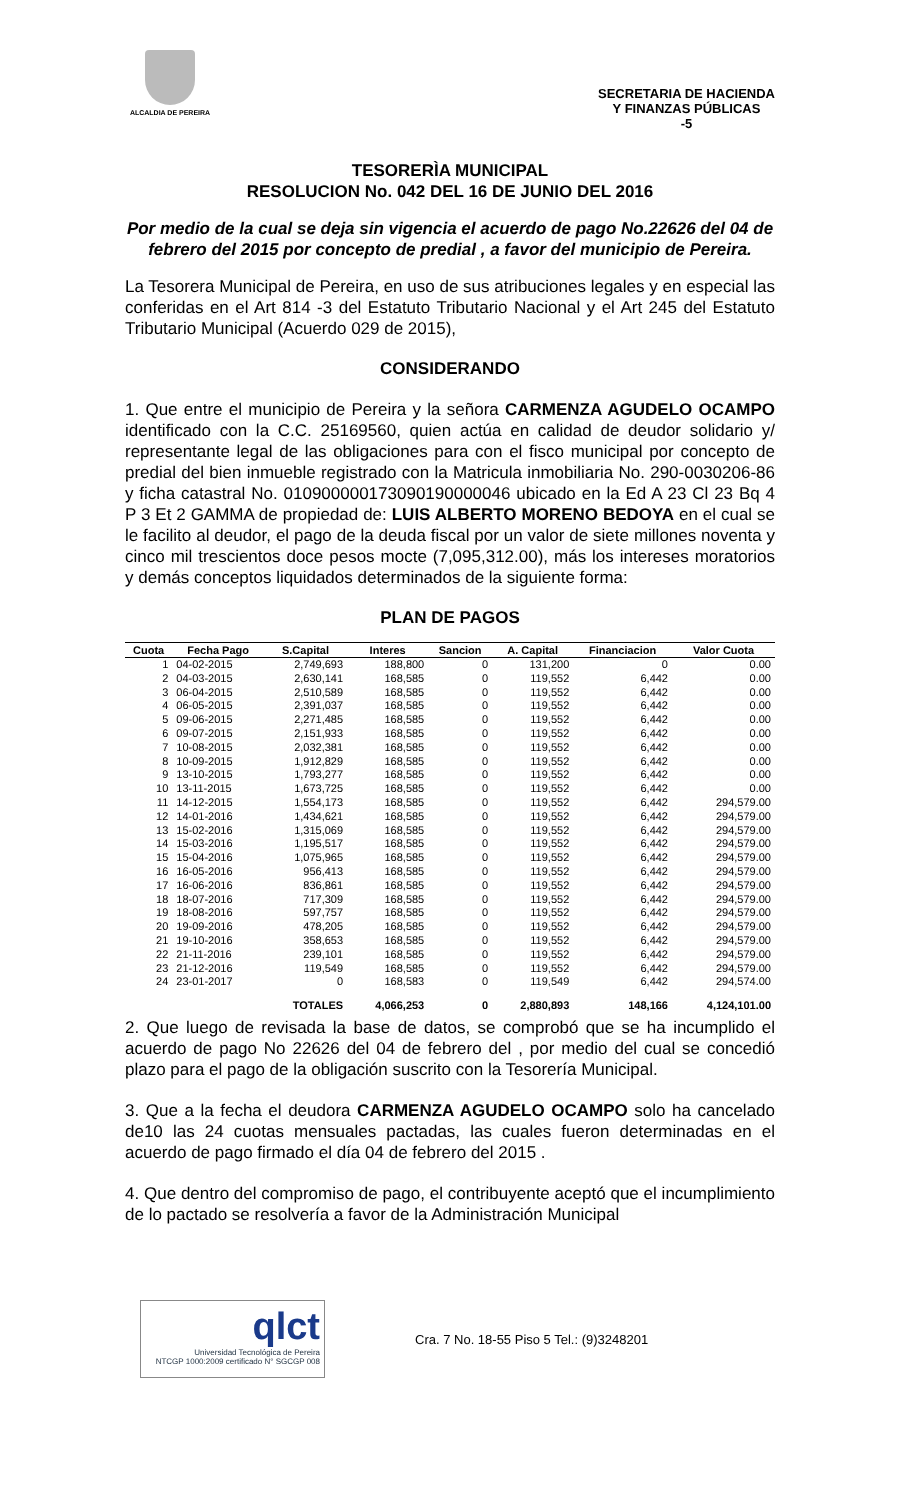ALCALDIA DE PEREIRA
SECRETARIA DE HACIENDA
Y FINANZAS PÚBLICAS
-5
TESORERÌA MUNICIPAL
RESOLUCION No. 042 DEL 16 DE JUNIO DEL 2016
Por medio de la cual se deja sin vigencia el acuerdo de pago No.22626 del 04 de febrero del 2015 por concepto de predial , a favor del municipio de Pereira.
La Tesorera Municipal de Pereira, en uso de sus atribuciones legales y en especial las conferidas en el Art 814 -3 del Estatuto Tributario Nacional y el Art 245 del Estatuto Tributario Municipal (Acuerdo 029 de 2015),
CONSIDERANDO
1. Que entre el municipio de Pereira y la señora CARMENZA AGUDELO OCAMPO identificado con la C.C. 25169560, quien actúa en calidad de deudor solidario y/ representante legal de las obligaciones para con el fisco municipal por concepto de predial del bien inmueble registrado con la Matricula inmobiliaria No. 290-0030206-86 y ficha catastral No. 010900000173090190000046 ubicado en la Ed A 23 Cl 23 Bq 4 P 3 Et 2 GAMMA de propiedad de: LUIS ALBERTO MORENO BEDOYA en el cual se le facilito al deudor, el pago de la deuda fiscal por un valor de siete millones noventa y cinco mil trescientos doce pesos mocte (7,095,312.00), más los intereses moratorios y demás conceptos liquidados determinados de la siguiente forma:
PLAN DE PAGOS
| Cuota | Fecha Pago | S.Capital | Interes | Sancion | A. Capital | Financiacion | Valor Cuota |
| --- | --- | --- | --- | --- | --- | --- | --- |
| 1 | 04-02-2015 | 2,749,693 | 188,800 | 0 | 131,200 | 0 | 0.00 |
| 2 | 04-03-2015 | 2,630,141 | 168,585 | 0 | 119,552 | 6,442 | 0.00 |
| 3 | 06-04-2015 | 2,510,589 | 168,585 | 0 | 119,552 | 6,442 | 0.00 |
| 4 | 06-05-2015 | 2,391,037 | 168,585 | 0 | 119,552 | 6,442 | 0.00 |
| 5 | 09-06-2015 | 2,271,485 | 168,585 | 0 | 119,552 | 6,442 | 0.00 |
| 6 | 09-07-2015 | 2,151,933 | 168,585 | 0 | 119,552 | 6,442 | 0.00 |
| 7 | 10-08-2015 | 2,032,381 | 168,585 | 0 | 119,552 | 6,442 | 0.00 |
| 8 | 10-09-2015 | 1,912,829 | 168,585 | 0 | 119,552 | 6,442 | 0.00 |
| 9 | 13-10-2015 | 1,793,277 | 168,585 | 0 | 119,552 | 6,442 | 0.00 |
| 10 | 13-11-2015 | 1,673,725 | 168,585 | 0 | 119,552 | 6,442 | 0.00 |
| 11 | 14-12-2015 | 1,554,173 | 168,585 | 0 | 119,552 | 6,442 | 294,579.00 |
| 12 | 14-01-2016 | 1,434,621 | 168,585 | 0 | 119,552 | 6,442 | 294,579.00 |
| 13 | 15-02-2016 | 1,315,069 | 168,585 | 0 | 119,552 | 6,442 | 294,579.00 |
| 14 | 15-03-2016 | 1,195,517 | 168,585 | 0 | 119,552 | 6,442 | 294,579.00 |
| 15 | 15-04-2016 | 1,075,965 | 168,585 | 0 | 119,552 | 6,442 | 294,579.00 |
| 16 | 16-05-2016 | 956,413 | 168,585 | 0 | 119,552 | 6,442 | 294,579.00 |
| 17 | 16-06-2016 | 836,861 | 168,585 | 0 | 119,552 | 6,442 | 294,579.00 |
| 18 | 18-07-2016 | 717,309 | 168,585 | 0 | 119,552 | 6,442 | 294,579.00 |
| 19 | 18-08-2016 | 597,757 | 168,585 | 0 | 119,552 | 6,442 | 294,579.00 |
| 20 | 19-09-2016 | 478,205 | 168,585 | 0 | 119,552 | 6,442 | 294,579.00 |
| 21 | 19-10-2016 | 358,653 | 168,585 | 0 | 119,552 | 6,442 | 294,579.00 |
| 22 | 21-11-2016 | 239,101 | 168,585 | 0 | 119,552 | 6,442 | 294,579.00 |
| 23 | 21-12-2016 | 119,549 | 168,585 | 0 | 119,552 | 6,442 | 294,579.00 |
| 24 | 23-01-2017 | 0 | 168,583 | 0 | 119,549 | 6,442 | 294,574.00 |
| | | TOTALES | 4,066,253 | 0 | 2,880,893 | 148,166 | 4,124,101.00 |
2. Que luego de revisada la base de datos, se comprobó que se ha incumplido el acuerdo de pago No 22626 del 04 de febrero del , por medio del cual se concedió plazo para el pago de la obligación suscrito con la Tesorería Municipal.
3. Que a la fecha el deudora CARMENZA AGUDELO OCAMPO solo ha cancelado de10 las 24 cuotas mensuales pactadas, las cuales fueron determinadas en el acuerdo de pago firmado el día 04 de febrero del 2015 .
4. Que dentro del compromiso de pago, el contribuyente aceptó que el incumplimiento de lo pactado se resolvería a favor de la Administración Municipal
qlct
Universidad Tecnológica de Pereira
NTCGP 1000:2009 certificado N° SGCGP 008
Cra. 7 No. 18-55 Piso 5 Tel.: (9)3248201